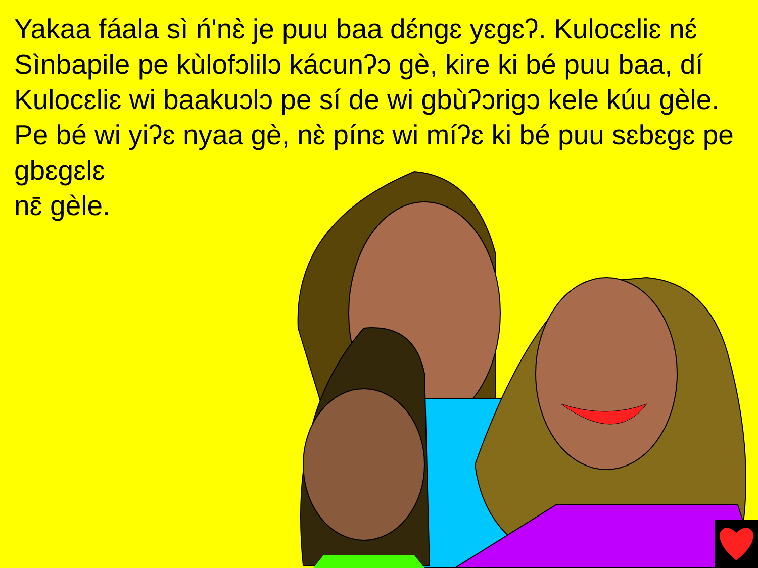Yakaa fáala sì ń'nɛ̀ je puu baa dɛ́ngɛ yɛgɛʔ. Kulocɛliɛ nɛ́ Sìnbapile pe kùlofɔlilɔ kácunʔɔ gè, kire ki bé puu baa, dí Kulocɛliɛ wi baakuɔlɔ pe sí de wi gbùʔɔrigɔ kele kúu gèle. Pe bé wi yiʔɛ nyaa gè, nɛ̀ pínɛ wi míʔɛ ki bé puu sɛbɛgɛ pe gbɛgɛlɛ
nɛ̄ gèle.